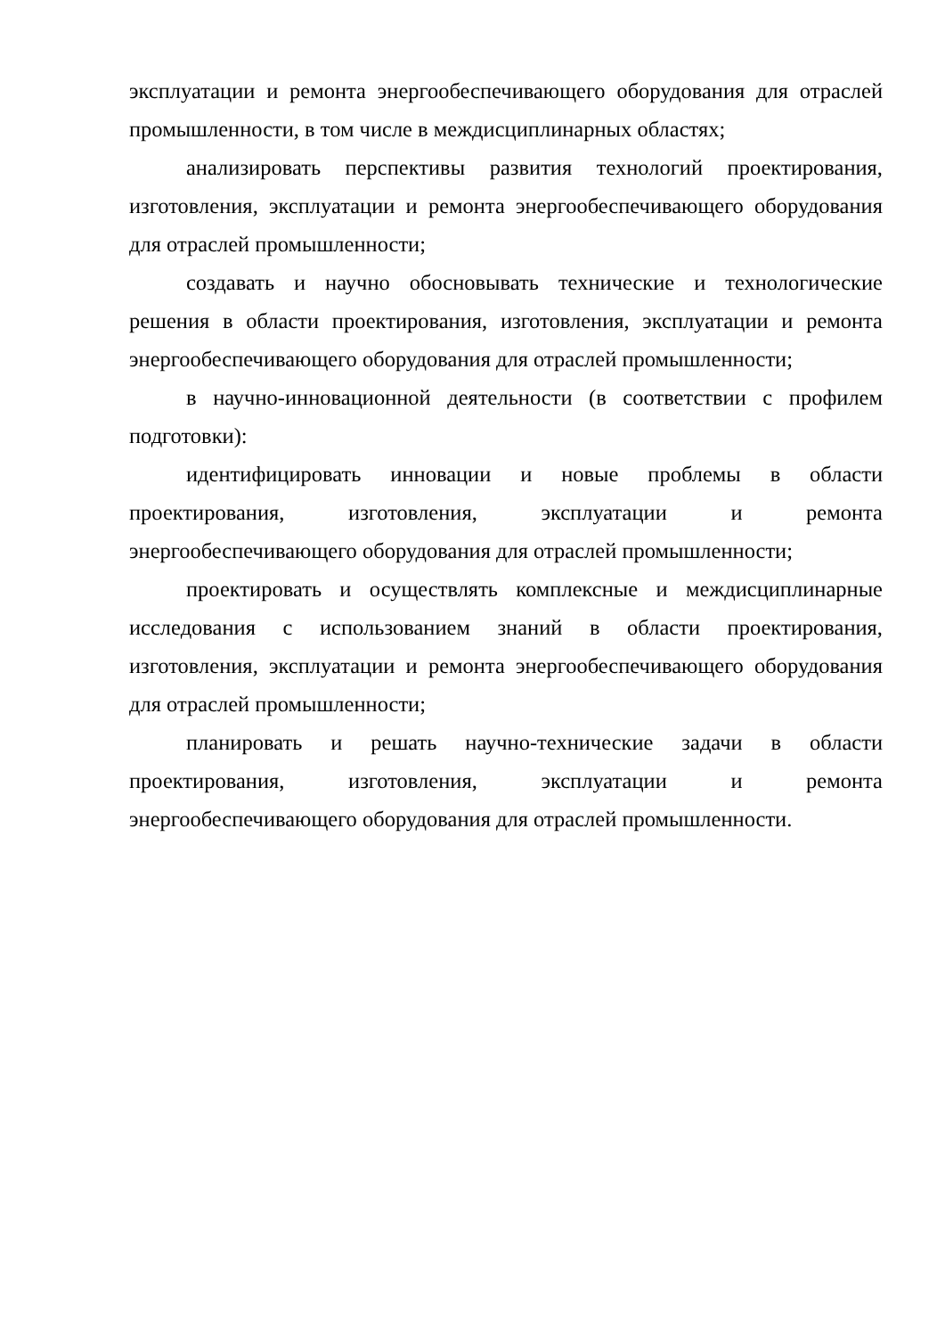эксплуатации и ремонта энергообеспечивающего оборудования для отраслей промышленности, в том числе в междисциплинарных областях;
анализировать перспективы развития технологий проектирования, изготовления, эксплуатации и ремонта энергообеспечивающего оборудования для отраслей промышленности;
создавать и научно обосновывать технические и технологические решения в области проектирования, изготовления, эксплуатации и ремонта энергообеспечивающего оборудования для отраслей промышленности;
в научно-инновационной деятельности (в соответствии с профилем подготовки):
идентифицировать инновации и новые проблемы в области проектирования, изготовления, эксплуатации и ремонта энергообеспечивающего оборудования для отраслей промышленности;
проектировать и осуществлять комплексные и междисциплинарные исследования с использованием знаний в области проектирования, изготовления, эксплуатации и ремонта энергообеспечивающего оборудования для отраслей промышленности;
планировать и решать научно-технические задачи в области проектирования, изготовления, эксплуатации и ремонта энергообеспечивающего оборудования для отраслей промышленности.